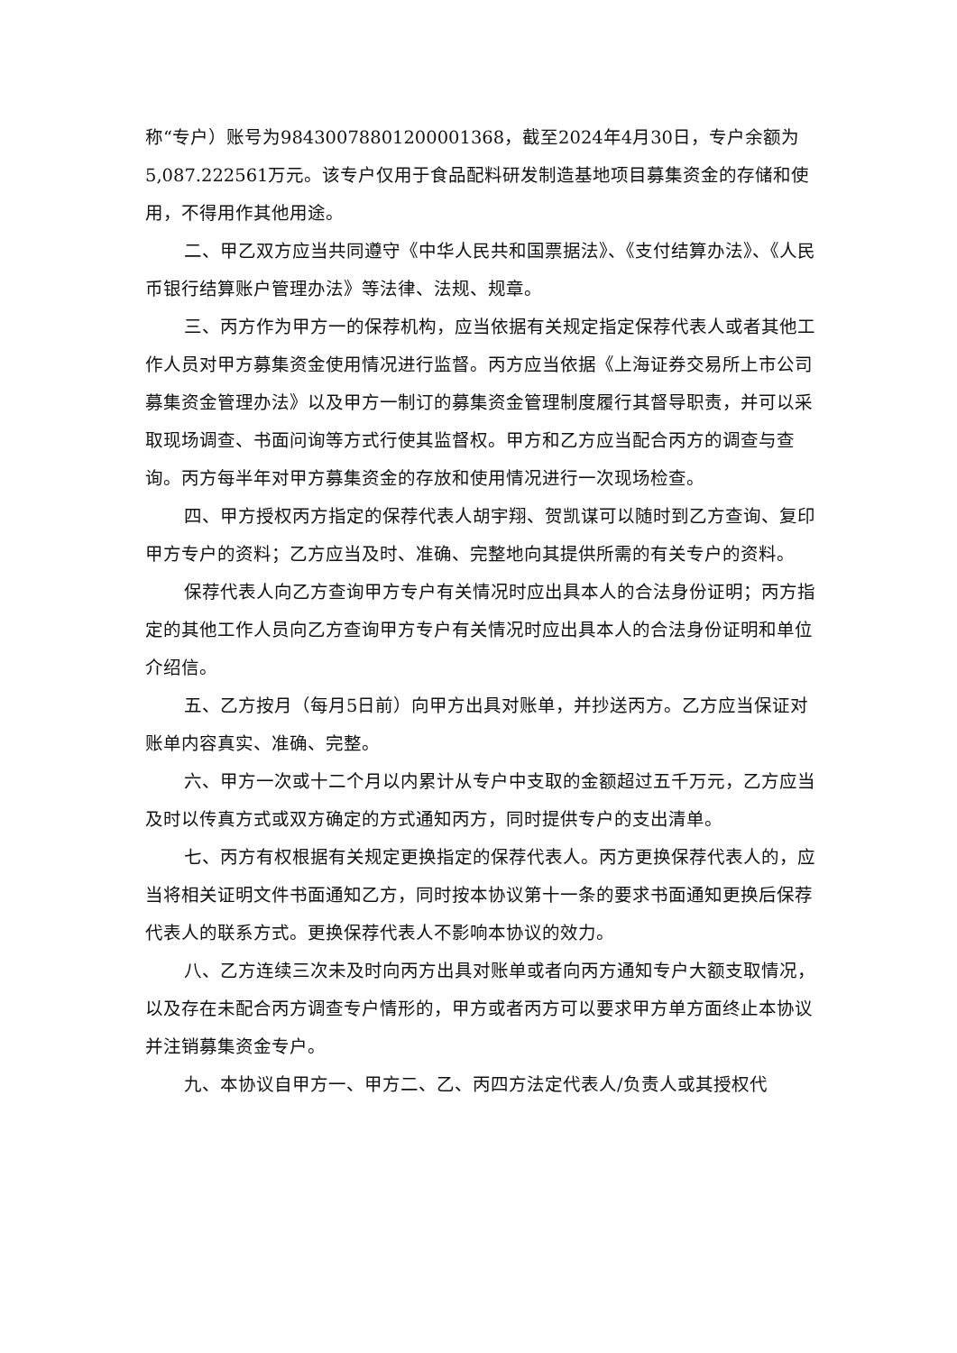称“专户）账号为98430078801200001368，截至2024年4月30日，专户余额为5,087.222561万元。该专户仅用于食品配料研发制造基地项目募集资金的存储和使用，不得用作其他用途。
二、甲乙双方应当共同遵守《中华人民共和国票据法》、《支付结算办法》、《人民币银行结算账户管理办法》等法律、法规、规章。
三、丙方作为甲方一的保荐机构，应当依据有关规定指定保荐代表人或者其他工作人员对甲方募集资金使用情况进行监督。丙方应当依据《上海证券交易所上市公司募集资金管理办法》以及甲方一制订的募集资金管理制度履行其督导职责，并可以采取现场调查、书面问询等方式行使其监督权。甲方和乙方应当配合丙方的调查与查询。丙方每半年对甲方募集资金的存放和使用情况进行一次现场检查。
四、甲方授权丙方指定的保荐代表人胡宇翔、贺凯谋可以随时到乙方查询、复印甲方专户的资料；乙方应当及时、准确、完整地向其提供所需的有关专户的资料。
保荐代表人向乙方查询甲方专户有关情况时应出具本人的合法身份证明；丙方指定的其他工作人员向乙方查询甲方专户有关情况时应出具本人的合法身份证明和单位介绍信。
五、乙方按月（每月5日前）向甲方出具对账单，并抄送丙方。乙方应当保证对账单内容真实、准确、完整。
六、甲方一次或十二个月以内累计从专户中支取的金额超过五千万元，乙方应当及时以传真方式或双方确定的方式通知丙方，同时提供专户的支出清单。
七、丙方有权根据有关规定更换指定的保荐代表人。丙方更换保荐代表人的，应当将相关证明文件书面通知乙方，同时按本协议第十一条的要求书面通知更换后保荐代表人的联系方式。更换保荐代表人不影响本协议的效力。
八、乙方连续三次未及时向丙方出具对账单或者向丙方通知专户大额支取情况，以及存在未配合丙方调查专户情形的，甲方或者丙方可以要求甲方单方面终止本协议并注销募集资金专户。
九、本协议自甲方一、甲方二、乙、丙四方法定代表人/负责人或其授权代